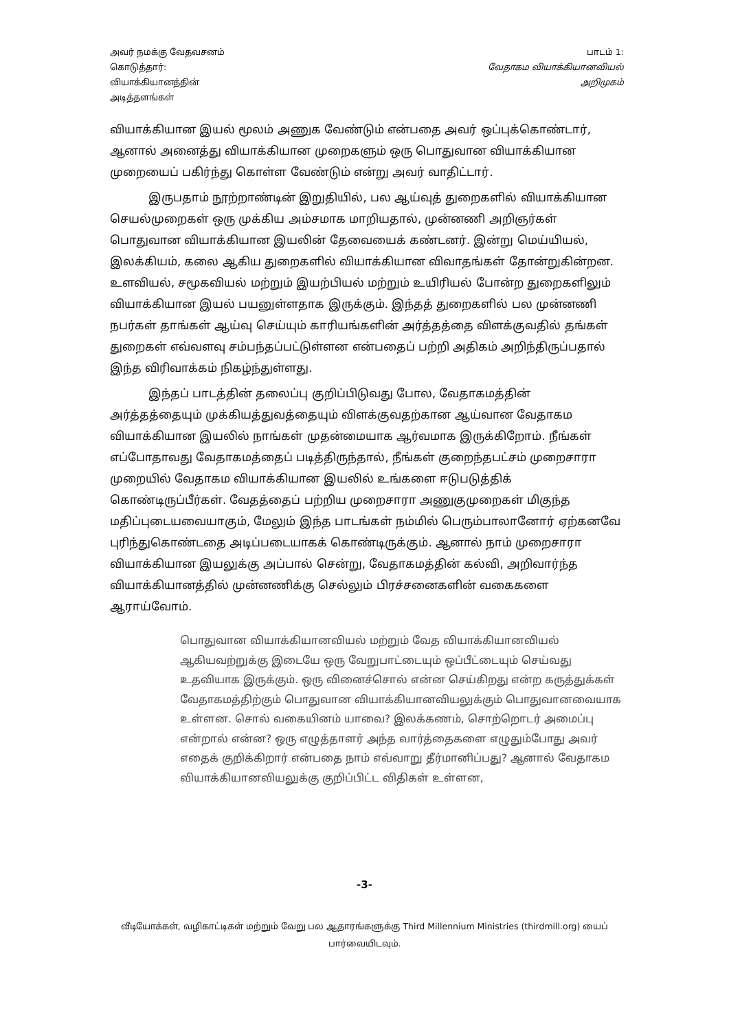அவர் நமக்கு வேதவசனம்
கொடுத்தார்:
வியாக்கியானத்தின்
அடித்தளங்கள்
பாடம் 1:
வேதாகம வியாக்கியானவியல்
அறிமுகம்
வியாக்கியான இயல் மூலம் அணுக வேண்டும் என்பதை அவர் ஒப்புக்கொண்டார், ஆனால் அனைத்து வியாக்கியான முறைகளும் ஒரு பொதுவான வியாக்கியான முறையைப் பகிர்ந்து கொள்ள வேண்டும் என்று அவர் வாதிட்டார்.
இருபதாம் நூற்றாண்டின் இறுதியில், பல ஆய்வுத் துறைகளில் வியாக்கியான செயல்முறைகள் ஒரு முக்கிய அம்சமாக மாறியதால், முன்னணி அறிஞர்கள் பொதுவான வியாக்கியான இயலின் தேவையைக் கண்டனர். இன்று மெய்யியல், இலக்கியம், கலை ஆகிய துறைகளில் வியாக்கியான விவாதங்கள் தோன்றுகின்றன. உளவியல், சமூகவியல் மற்றும் இயற்பியல் மற்றும் உயிரியல் போன்ற துறைகளிலும் வியாக்கியான இயல் பயனுள்ளதாக இருக்கும். இந்தத் துறைகளில் பல முன்னணி நபர்கள் தாங்கள் ஆய்வு செய்யும் காரியங்களின் அர்த்தத்தை விளக்குவதில் தங்கள் துறைகள் எவ்வளவு சம்பந்தப்பட்டுள்ளன என்பதைப் பற்றி அதிகம் அறிந்திருப்பதால் இந்த விரிவாக்கம் நிகழ்ந்துள்ளது.
இந்தப் பாடத்தின் தலைப்பு குறிப்பிடுவது போல, வேதாகமத்தின் அர்த்தத்தையும் முக்கியத்துவத்தையும் விளக்குவதற்கான ஆய்வான வேதாகம வியாக்கியான இயலில் நாங்கள் முதன்மையாக ஆர்வமாக இருக்கிறோம். நீங்கள் எப்போதாவது வேதாகமத்தைப் படித்திருந்தால், நீங்கள் குறைந்தபட்சம் முறைசாரா முறையில் வேதாகம வியாக்கியான இயலில் உங்களை ஈடுபடுத்திக் கொண்டிருப்பீர்கள். வேதத்தைப் பற்றிய முறைசாரா அணுகுமுறைகள் மிகுந்த மதிப்புடையவையாகும், மேலும் இந்த பாடங்கள் நம்மில் பெரும்பாலானோர் ஏற்கனவே புரிந்துகொண்டதை அடிப்படையாகக் கொண்டிருக்கும். ஆனால் நாம் முறைசாரா வியாக்கியான இயலுக்கு அப்பால் சென்று, வேதாகமத்தின் கல்வி, அறிவார்ந்த வியாக்கியானத்தில் முன்னணிக்கு செல்லும் பிரச்சனைகளின் வகைகளை ஆராய்வோம்.
பொதுவான வியாக்கியானவியல் மற்றும் வேத வியாக்கியானவியல் ஆகியவற்றுக்கு இடையே ஒரு வேறுபாட்டையும் ஒப்பீட்டையும் செய்வது உதவியாக இருக்கும். ஒரு வினைச்சொல் என்ன செய்கிறது என்ற கருத்துக்கள் வேதாகமத்திற்கும் பொதுவான வியாக்கியானவியலுக்கும் பொதுவானவையாக உள்ளன. சொல் வகையினம் யாவை? இலக்கணம், சொற்றொடர் அமைப்பு என்றால் என்ன? ஒரு எழுத்தாளர் அந்த வார்த்தைகளை எழுதும்போது அவர் எதைக் குறிக்கிறார் என்பதை நாம் எவ்வாறு தீர்மானிப்பது? ஆனால் வேதாகம வியாக்கியானவியலுக்கு குறிப்பிட்ட விதிகள் உள்ளன,
-3-
வீடியோக்கள், வழிகாட்டிகள் மற்றும் வேறு பல ஆதாரங்களுக்கு Third Millennium Ministries (thirdmill.org) யைப் பார்வையிடவும்.